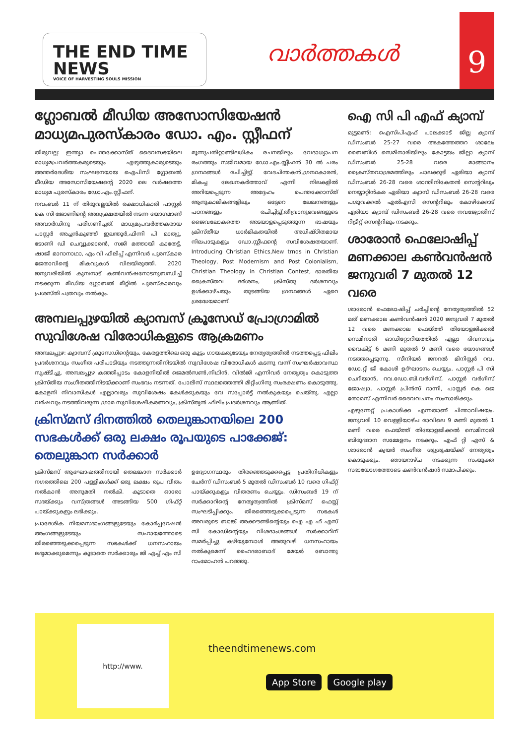THE END TIME NEWS
VOICE OF HARVESTING SOULS MISSION
വാർത്തകൾ
9
ഗ്ലോബൽ മീഡിയ അസോസിയേഷൻ മാധ്യമപുരസ്കാരം ഡോ. എം. സ്റ്റീഫന്
തിരുവല്ല: ഇന്ത്യാ പെന്തക്കോസ്ത് ദൈവസഭയിലെ മാധ്യമപ്രവർത്തകരുടെയും എഴുത്തുകാരുടെയും അന്തർദേശീയ സംഘടനയായ ഐപിസി ഗ്ലോബൽ മീഡിയ അസോസിയേഷന്റെ 2020 ലെ വർഷത്തെ മാധ്യമ പുരസ്കാരം ഡോ.എം.സ്റ്റീഫന്.
നവംബർ 11 ന് തിരുവല്ലയിൽ രക്ഷാധികാരി പാസ്റ്റർ കെ സി ജോണിന്റെ അദ്ധ്യക്ഷതയിൽ നടന്ന യോഗമാണ് അവാർഡിനു പരിഗണിച്ചത്. മാധ്യമപ്രവർത്തകരായ പാസ്റ്റർ അച്ചൻകുഞ്ഞ് ഇലന്തൂർ,ഫിന്നി പി മാത്യു, ടോണി ഡി ചെവ്വൂക്കാരൻ, സജി മത്തായി കാതേട്ട്, ഷാജി മാറാനാഥാ, എം വി ഫിലിപ്പ് എന്നിവർ പുരസ്കാര ജേതാവിന്റെ മികവുകൾ വിലയിരുത്തി. 2020 ജനുവരിയിൽ കുമ്പനാട് കൺവൻഷനോടനുബന്ധിച്ച് നടക്കുന്ന മീഡിയ ഗ്ലോബൽ മീറ്റിൽ പുരസ്കാരവും പ്രശസ്തി പത്രവും നൽകും.
മൂന്നുപതിറ്റാണ്ടിലധികം രചനയിലും വേദാധ്യാപന രംഗത്തും സജീവമായ ഡോ.എം.സ്റ്റീഫൻ 30 ൽ പരം ഗ്രന്ഥങ്ങൾ രചിച്ചിട്ടു്. വേദചിന്തകൻ,ഗ്രന്ഥകാരൻ, മികച്ച ലേഖനകർത്താവ് എന്നീ നിലകളിൽ അറിയപ്പെടുന്ന അദ്ദേഹം പെന്തക്കോസ്ത് ആനുകാലികങ്ങളിലും ഒട്ടേറെ ലേഖനങ്ങളും പഠനങ്ങളും രചിച്ചിട്ടു്.തീവ്രാനുഭവങ്ങളുടെ ജൈവലോകത്തെ അടയാളപ്പെടുത്തുന്ന ഭാഷയും ക്രിസ്തീയ ധാർമികതയിൽ അധിഷ്ഠിതമായ നിലപാടുകളും ഡോ.സ്റ്റീഫന്റെ സവിശേഷതയാണ്. Introducing Christian Ethics,New trnds in Christian Theology, Post Modernism and Post Colonialism, Christian Theology in Christian Contest, ഭാരതീയ ക്രൈസ്തവ ദർശനം, ക്രിസ്തു ദർശനവും ഉൾക്കാഴ്ചയും തുടങ്ങിയ ഗ്രന്ഥങ്ങൾ ഏറെ ശ്രദ്ധേയമാണ്.
അമ്പലപ്പുഴയിൽ ക്യാമ്പസ് ക്രൂസേഡ് പ്രോഗ്രാമിൽ സുവിശേഷ വിരോധികളുടെ ആക്രമണം
അമ്പലപ്പുഴ: ക്യാമ്പസ് ക്രൂസേഡിന്റെയും, കേരളത്തിലെ ഒരു കൂട്ടം ഗായകരുടേയും നേതൃത്വത്തിൽ നടത്തപ്പെട്ട ഫിലിം പ്രദർശനവും സംഗീത പരിപാടിയും നടത്തുന്നതിനിടയിൽ സുവിശേഷ വിരോധികൾ കടന്നു വന്ന് സംഘർഷാവസ്ഥ സൃഷ്ടിച്ചു. അമ്പലപ്പുഴ കഞ്ഞിപ്പാടം കോളനിയിൽ ജെമൽസൺ,നിഥിൻ, വിൽജി എന്നിവർ നേതൃത്വം കൊടുത്ത ക്രിസ്തീയ സംഗീതത്തിനിടയ്ക്കാണ് സംഭവം നടന്നത്. പോലീസ് സ്ഥലത്തെത്തി മീറ്റിംഗിനു സംരക്ഷണം കൊടുത്തു. കോളനി നിവാസികൾ എല്ലാവരും സുവിശേഷം കേൾക്കുകയും വേ സപ്പോർട്ട് നൽകുകയും ചെയ്തു. എല്ലാ വർഷവും നടത്തിവരുന്ന ഗ്രാമ സുവിശേഷീകരണവും, ക്രിസ്ത്യൻ ഫിലിം പ്രദർശനവും ആണിത്.
ക്രിസ്മസ് ദിനത്തിൽ തെലുങ്കാനയിലെ 200 സഭകൾക്ക് ഒരു ലക്ഷം രൂപയുടെ പാക്കേജ്: തെലുങ്കാന സർക്കാർ
ക്രിസ്മസ് ആഘോഷത്തിനായി തെലങ്കാന സർക്കാർ നഗരത്തിലെ 200 പള്ളികൾക്ക് ഒരു ലക്ഷം രൂപ വീതം നൽകാൻ അനുമതി നൽകി. കൂടാതെ ഓരോ സഭയ്ക്കും വസ്ത്രങ്ങൾ അടങ്ങിയ 500 ഗിഫ്റ്റ് പായ്ക്കുകളും ലഭിക്കും.
പ്രാദേശിക നിയമസഭാംഗങ്ങളുടേയും കോർപ്പറേഷൻ അംഗങ്ങളുടേയും സഹായത്തോടെ തിരഞ്ഞെടുക്കപ്പെടുന്ന സഭകൾക്ക് ധനസഹായം ലഭ്യമാക്കുമെന്നും കൂടാതെ സർക്കാരും ജി എച്ച് എം സി ഉദ്യോഗസ്ഥരും തിരഞ്ഞെടുക്കപ്പെട്ട പ്രതിനിധികളും ചേർന്ന് ഡിസംബർ 5 മുതൽ ഡിസംബർ 10 വരെ ഗിഫ്റ്റ് പായ്ക്കുകളും വിതരണം ചെയ്യും. ഡിസംബർ 19 ന് സർക്കാറിന്റെ നേതൃത്വത്തിൽ ക്രിസ്മസ് ഫെസ്റ്റ് സംഘടിപ്പിക്കും. തിരഞ്ഞെടുക്കപ്പെടുന്ന സഭകൾ അവരുടെ ബാങ്ക് അക്കൗണ്ടിന്റെയും ഐ എ ഫ് എസ് സി കോഡിന്റെയും വിശദാംശങ്ങൾ സർക്കാറിന് സമർപ്പിച്ചു കഴിയുമ്പോൾ അതുവഴി ധനസഹായം നൽകുമെന്ന് ഹൈദരാബാദ് മേയർ ബോന്തു റാംമോഹൻ പറഞ്ഞു.
ഐ സി പി എഫ് ക്യാമ്പ്
മുട്ടമൺ: ഐസിപിഎഫ് പാലക്കാട് ജില്ല ക്യാമ്പ് ഡിസംബർ 25-27 വരെ അകത്തേത്തറ ശാലേം ബൈബിൾ സെമിനാരിയിലും കോട്ടയം ജില്ലാ ക്യാമ്പ് ഡിസംബർ 25-28 വരെ മാങ്ങാനം ക്രൈസ്തവാശ്രമത്തിലും ചാലക്കുടി ഏരിയാ ക്യാമ്പ് ഡിസംബർ 26-28 വരെ ശാന്തിനികേതൻ സെന്ററിലും നെയ്യാറ്റിൻകര ഏരിയാ ക്യാമ്പ് ഡിസംബർ 26-28 വരെ പശുവക്കൽ എൽഎസി സെന്ററിലും കോഴിക്കോട് ഏരിയാ ക്യാമ്പ് ഡിസംബർ 26-28 വരെ നവജ്യോതിസ് റിട്രീറ്റ് സെന്ററിലും നടക്കും.
ശാരോൻ ഫെലോഷിപ്പ് മണക്കാല കൺവൻഷൻ ജനുവരി 7 മുതൽ 12 വരെ
ശാരോൻ ഫെലോഷിപ്പ് ചർച്ചിന്റെ നേതൃത്വത്തിൽ 52 മത് മണക്കാല കൺവൻഷൻ 2020 ജനുവരി 7 മുതൽ 12 വരെ മണക്കാല ഫെയ്ത്ത് തിയോളജിക്കൽ സെമിനാരി ഓഡിറ്റോറിയത്തിൽ എല്ലാ ദിവസവും വൈകിട്ട് 6 മണി മുതൽ 9 മണി വരെ യോഗങ്ങൾ നടത്തപ്പെടുന്നു. സീനിയർ ജനറൽ മിനിസ്റ്റർ റവ. ഡോ.റ്റി ജി കോശി ഉദ്ഘാടനം ചെയ്യും. പാസ്റ്റർ പി സി ചെറിയാൻ, റവ.ഡോ.ബി.വർഗീസ്, പാസ്റ്റർ വർഗീസ് ജോഷ്വാ, പാസ്റ്റർ പ്രിൻസ് റാന്നി, പാസ്റ്റർ കെ ജെ തോമസ് എന്നിവർ ദൈവവചനം സംസാരിക്കും.
എഴുന്നേറ്റ് പ്രകാശിക്ക എന്നതാണ് ചിന്താവിഷയം. ജനുവരി 10 വെള്ളിയാഴ്ച രാവിലെ 9 മണി മുതൽ 1 മണി വരെ ഫെയ്ത്ത് തിയോളജിക്കൽ സെമിനാരി ബിരുദദാന സമ്മേളനം നടക്കും. എഫ് റ്റി എസ് & ശാരോൻ ക്വയർ സംഗീത ശുശ്രൂഷയ്ക്ക് നേതൃത്വം കൊടുക്കും. ഞായറാഴ്ച നടക്കുന്ന സംയുക്ത സഭായോഗത്തോടെ കൺവൻഷൻ സമാപിക്കും.
http://www.
theendtimenews.com
App Store Google play